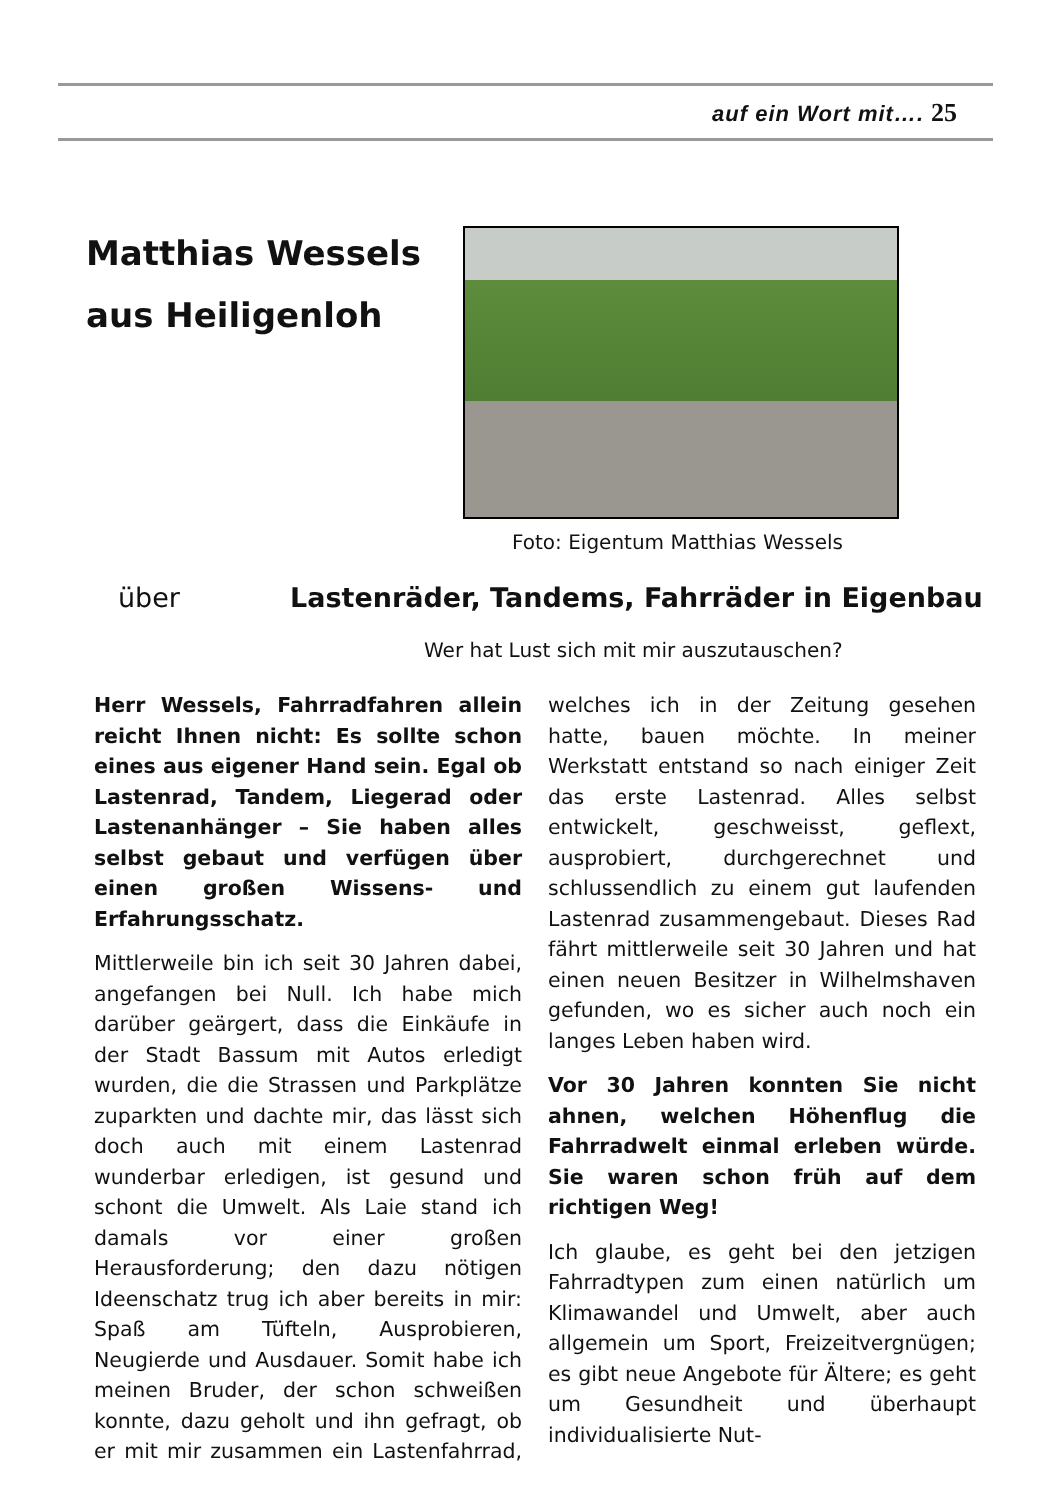auf ein Wort mit…. 25
Matthias Wessels
aus Heiligenloh
Foto: Eigentum Matthias Wessels
über
Lastenräder, Tandems, Fahrräder in Eigenbau
Wer hat Lust sich mit mir auszutauschen?
Herr Wessels, Fahrradfahren allein reicht Ihnen nicht: Es sollte schon eines aus eigener Hand sein. Egal ob Lastenrad, Tandem, Liegerad oder Lastenanhänger – Sie haben alles selbst gebaut und verfügen über einen großen Wissens- und Erfahrungsschatz.
Mittlerweile bin ich seit 30 Jahren dabei, angefangen bei Null. Ich habe mich darüber geärgert, dass die Einkäufe in der Stadt Bassum mit Autos erledigt wurden, die die Strassen und Parkplätze zuparkten und dachte mir, das lässt sich doch auch mit einem Lastenrad wunderbar erledigen, ist gesund und schont die Umwelt. Als Laie stand ich damals vor einer großen Herausforderung; den dazu nötigen Ideenschatz trug ich aber bereits in mir: Spaß am Tüfteln, Ausprobieren, Neugierde und Ausdauer. Somit habe ich meinen Bruder, der schon schweißen konnte, dazu geholt und ihn gefragt, ob er mit mir zusammen ein Lastenfahrrad, welches ich in der Zeitung gesehen hatte, bauen möchte. In meiner Werkstatt entstand so nach einiger Zeit das erste Lastenrad. Alles selbst entwickelt, geschweisst, geflext, ausprobiert, durchgerechnet und schlussendlich zu einem gut laufenden Lastenrad zusammengebaut. Dieses Rad fährt mittlerweile seit 30 Jahren und hat einen neuen Besitzer in Wilhelmshaven gefunden, wo es sicher auch noch ein langes Leben haben wird.
Vor 30 Jahren konnten Sie nicht ahnen, welchen Höhenflug die Fahrradwelt einmal erleben würde. Sie waren schon früh auf dem richtigen Weg!
Ich glaube, es geht bei den jetzigen Fahrradtypen zum einen natürlich um Klimawandel und Umwelt, aber auch allgemein um Sport, Freizeitvergnügen; es gibt neue Angebote für Ältere; es geht um Gesundheit und überhaupt individualisierte Nut-